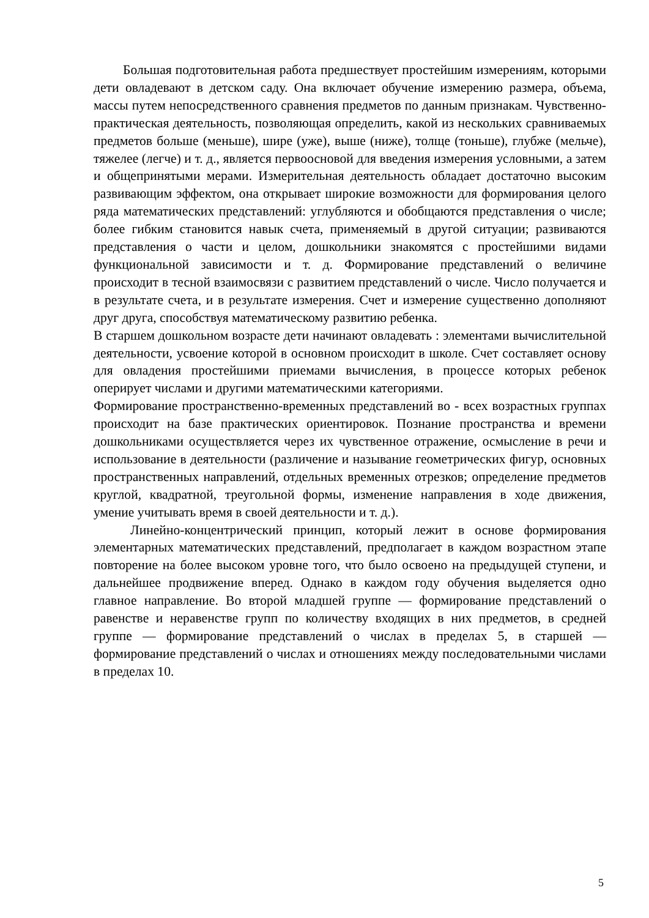Большая подготовительная работа предшествует простейшим измерениям, которыми дети овладевают в детском саду. Она включает обучение измерению размера, объема, массы путем непосредственного сравнения предметов по данным признакам. Чувственно-практическая деятельность, позволяющая определить, какой из нескольких сравниваемых предметов больше (меньше), шире (уже), выше (ниже), толще (тоньше), глубже (мельче), тяжелее (легче) и т. д., является первоосновой для введения измерения условными, а затем и общепринятыми мерами. Измерительная деятельность обладает достаточно высоким развивающим эффектом, она открывает широкие возможности для формирования целого ряда математических представлений: углубляются и обобщаются представления о числе; более гибким становится навык счета, применяемый в другой ситуации; развиваются представления о части и целом, дошкольники знакомятся с простейшими видами функциональной зависимости и т. д. Формирование представлений о величине происходит в тесной взаимосвязи с развитием представлений о числе. Число получается и в результате счета, и в результате измерения. Счет и измерение существенно дополняют друг друга, способствуя математическому развитию ребенка.
В старшем дошкольном возрасте дети начинают овладевать : элементами вычислительной деятельности, усвоение которой в основном происходит в школе. Счет составляет основу для овладения простейшими приемами вычисления, в процессе которых ребенок оперирует числами и другими математическими категориями.
Формирование пространственно-временных представлений во - всех возрастных группах происходит на базе практических ориентировок. Познание пространства и времени дошкольниками осуществляется через их чувственное отражение, осмысление в речи и использование в деятельности (различение и называние геометрических фигур, основных пространственных направлений, отдельных временных отрезков; определение предметов круглой, квадратной, треугольной формы, изменение направления в ходе движения, умение учитывать время в своей деятельности и т. д.).
Линейно-концентрический принцип, который лежит в основе формирования элементарных математических представлений, предполагает в каждом возрастном этапе повторение на более высоком уровне того, что было освоено на предыдущей ступени, и дальнейшее продвижение вперед. Однако в каждом году обучения выделяется одно главное направление. Во второй младшей группе — формирование представлений о равенстве и неравенстве групп по количеству входящих в них предметов, в средней группе — формирование представлений о числах в пределах 5, в старшей — формирование представлений о числах и отношениях между последовательными числами в пределах 10.
5